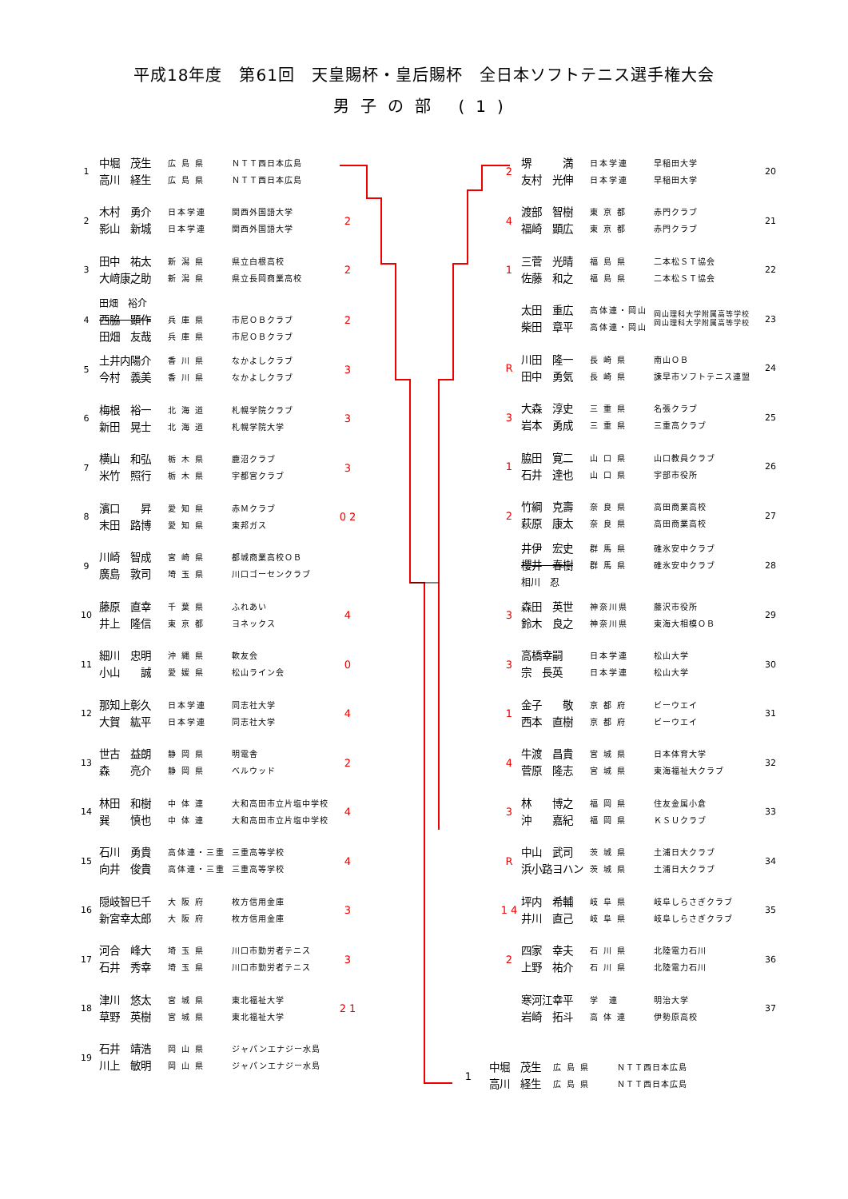平成18年度　第61回　天皇賜杯・皇后賜杯　全日本ソフトテニス選手権大会
男子の部 (1)
| 1 | 中堀 茂生 高川 経生 | 広 島 県 広 島 県 | ＮＴＴ西日本広島 ＮＴＴ西日本広島 | |
| 2 | 木村 勇介 影山 新城 | 日本学連 日本学連 | 関西外国語大学 関西外国語大学 | 2 |
| 3 | 田中 祐太 大﨑康之助 | 新 潟 県 新 潟 県 | 県立白根高校 県立長岡商業高校 | 2 |
| 4 | 田畑 裕介 西脇 顕作 田畑 友哉 | 兵 庫 県 兵 庫 県 | 市尼ＯＢクラブ 市尼ＯＢクラブ | 2 |
| 5 | 土井内陽介 今村 義美 | 香 川 県 香 川 県 | なかよしクラブ なかよしクラブ | 3 |
| 6 | 梅根 裕一 新田 晃士 | 北 海 道 北 海 道 | 札幌学院クラブ 札幌学院大学 | 3 |
| 7 | 横山 和弘 米竹 照行 | 栃 木 県 栃 木 県 | 鹿沼クラブ 宇都宮クラブ | 3 |
| 8 | 濱口 昇 末田 路博 | 愛 知 県 愛 知 県 | 赤Ｍクラブ 東邦ガス | 0 2 |
| 9 | 川崎 智成 廣島 敦司 | 宮 崎 県 埼 玉 県 | 都城商業高校ＯＢ 川口ゴーセンクラブ | |
| 10 | 藤原 直幸 井上 隆信 | 千 葉 県 東 京 都 | ふれあい ヨネックス | 4 |
| 11 | 細川 忠明 小山 誠 | 沖 縄 県 愛 媛 県 | 軟友会 松山ライン会 | 0 |
| 12 | 那知上彰久 大賀 紘平 | 日本学連 日本学連 | 同志社大学 同志社大学 | 4 |
| 13 | 世古 益朗 森 亮介 | 静 岡 県 静 岡 県 | 明電舎 ベルウッド | 2 |
| 14 | 林田 和樹 巽 慎也 | 中 体 連 中 体 連 | 大和高田市立片塩中学校 大和高田市立片塩中学校 | 4 |
| 15 | 石川 勇貴 向井 俊貴 | 高体連・三重 高体連・三重 | 三重高等学校 三重高等学校 | 4 |
| 16 | 隠岐智巳千 新宮幸太郎 | 大 阪 府 大 阪 府 | 枚方信用金庫 枚方信用金庫 | 3 |
| 17 | 河合 峰大 石井 秀幸 | 埼 玉 県 埼 玉 県 | 川口市勤労者テニス 川口市勤労者テニス | 3 |
| 18 | 津川 悠太 草野 英樹 | 宮 城 県 宮 城 県 | 東北福祉大学 東北福祉大学 | 2 1 |
| 19 | 石井 靖浩 川上 敏明 | 岡 山 県 岡 山 県 | ジャパンエナジー水島 ジャパンエナジー水島 | |
| 2 | 堺 満 友村 光伸 | 日本学連 日本学連 | 早稲田大学 早稲田大学 | 20 |
| 4 | 渡部 智樹 福崎 顕広 | 東 京 都 東 京 都 | 赤門クラブ 赤門クラブ | 21 |
| 1 | 三菅 光晴 佐藤 和之 | 福 島 県 福 島 県 | 二本松ＳＴ協会 二本松ＳＴ協会 | 22 |
| | 太田 重広 柴田 章平 | 高体連・岡山 高体連・岡山 | 岡山理科大学附属高等学校 岡山理科大学附属高等学校 | 23 |
| R | 川田 隆一 田中 勇気 | 長 崎 県 長 崎 県 | 南山ＯＢ 諫早市ソフトテニス連盟 | 24 |
| 3 | 大森 淳史 岩本 勇成 | 三 重 県 三 重 県 | 名張クラブ 三重高クラブ | 25 |
| 1 | 脇田 寛二 石井 達也 | 山 口 県 山 口 県 | 山口教員クラブ 宇部市役所 | 26 |
| 2 | 竹綱 克壽 萩原 康太 | 奈 良 県 奈 良 県 | 高田商業高校 高田商業高校 | 27 |
| | 井伊 宏史 櫻井 春樹 相川 忍 | 群 馬 県 群 馬 県 | 碓氷安中クラブ 碓氷安中クラブ | 28 |
| 3 | 森田 英世 鈴木 良之 | 神奈川県 神奈川県 | 藤沢市役所 東海大相模ＯＢ | 29 |
| 3 | 高橋幸嗣 宗 長英 | 日本学連 日本学連 | 松山大学 松山大学 | 30 |
| 1 | 金子 敬 西本 直樹 | 京 都 府 京 都 府 | ビーウエイ ビーウエイ | 31 |
| 4 | 牛渡 昌貴 菅原 隆志 | 宮 城 県 宮 城 県 | 日本体育大学 東海福祉大クラブ | 32 |
| 3 | 林 博之 沖 嘉紀 | 福 岡 県 福 岡 県 | 住友金属小倉 ＫＳＵクラブ | 33 |
| R | 中山 武司 浜小路ヨハン | 茨 城 県 茨 城 県 | 土浦日大クラブ 土浦日大クラブ | 34 |
| 1 4 | 坪内 希輔 井川 直己 | 岐 阜 県 岐 阜 県 | 岐阜しらさぎクラブ 岐阜しらさぎクラブ | 35 |
| 2 | 四家 幸夫 上野 祐介 | 石 川 県 石 川 県 | 北陸電力石川 北陸電力石川 | 36 |
| | 寒河江幸平 岩崎 拓斗 | 学 連 高 体 連 | 明治大学 伊勢原高校 | 37 |
1
中堀　茂生
高川　経生
広 島 県
広 島 県
ＮＴＴ西日本広島
ＮＴＴ西日本広島